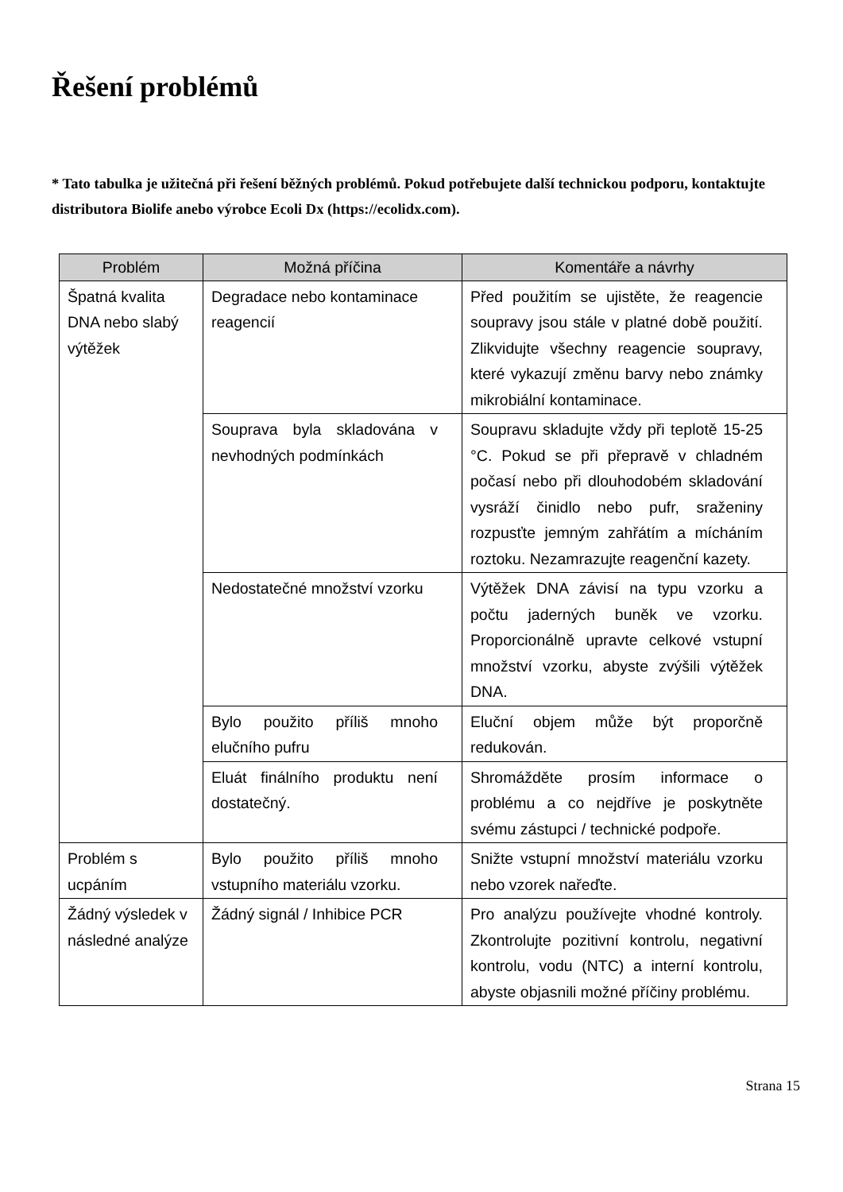Řešení problémů
* Tato tabulka je užitečná při řešení běžných problémů. Pokud potřebujete další technickou podporu, kontaktujte distributora Biolife anebo výrobce Ecoli Dx (https://ecolidx.com).
| Problém | Možná příčina | Komentáře a návrhy |
| --- | --- | --- |
| Špatná kvalita DNA nebo slabý výtěžek | Degradace nebo kontaminace reagencií | Před použitím se ujistěte, že reagencie soupravy jsou stále v platné době použití. Zlikvidujte všechny reagencie soupravy, které vykazují změnu barvy nebo známky mikrobiální kontaminace. |
| | Souprava byla skladována v nevhodných podmínkách | Soupravu skladujte vždy při teplotě 15-25 °C. Pokud se při přepravě v chladném počasí nebo při dlouhodobém skladování vysráží činidlo nebo pufr, sraženiny rozpusťte jemným zahřátím a mícháním roztoku. Nezamrazujte reagenční kazety. |
| | Nedostatečné množství vzorku | Výtěžek DNA závisí na typu vzorku a počtu jaderných buněk ve vzorku. Proporcionálně upravte celkové vstupní množství vzorku, abyste zvýšili výtěžek DNA. |
| | Bylo použito příliš mnoho elučního pufru | Eluční objem může být proporčně redukován. |
| | Eluát finálního produktu není dostatečný. | Shromážděte prosím informace o problému a co nejdříve je poskytněte svému zástupci / technické podpoře. |
| Problém s ucpáním | Bylo použito příliš mnoho vstupního materiálu vzorku. | Snižte vstupní množství materiálu vzorku nebo vzorek nařeďte. |
| Žádný výsledek v následné analýze | Žádný signál / Inhibice PCR | Pro analýzu používejte vhodné kontroly. Zkontrolujte pozitivní kontrolu, negativní kontrolu, vodu (NTC) a interní kontrolu, abyste objasnili možné příčiny problému. |
Strana 15